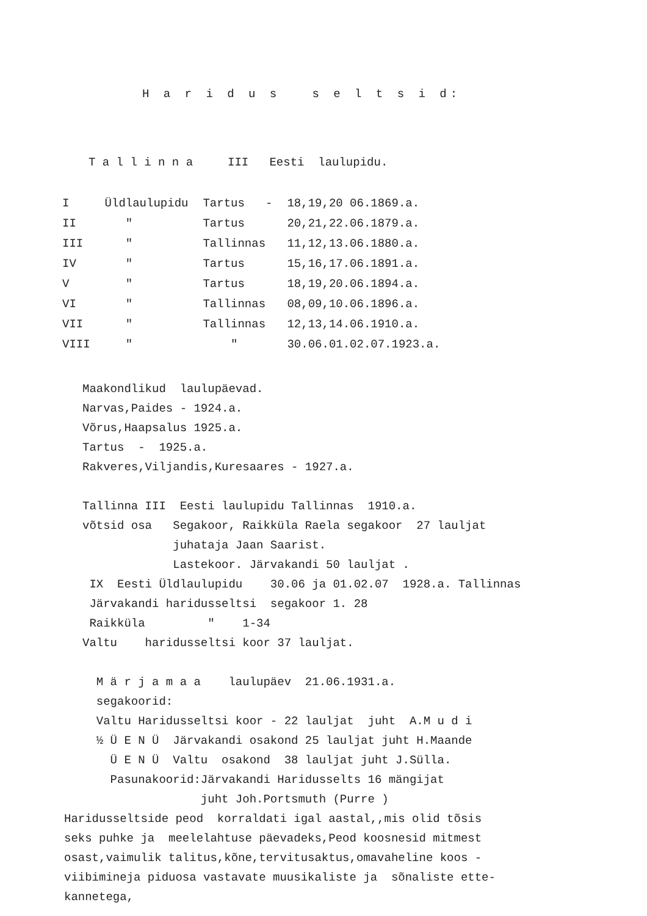H a r i d u s s e l t s i d:
T a l l i n n a III Eesti laulupidu.
| I | Üldlaulupidu | Tartus - | 18,19,20 06.1869.a. |
| II | " | Tartus | 20,21,22.06.1879.a. |
| III | " | Tallinnas | 11,12,13.06.1880.a. |
| IV | " | Tartus | 15,16,17.06.1891.a. |
| V | " | Tartus | 18,19,20.06.1894.a. |
| VI | " | Tallinnas | 08,09,10.06.1896.a. |
| VII | " | Tallinnas | 12,13,14.06.1910.a. |
| VIII | " | " | 30.06.01.02.07.1923.a. |
Maakondlikud laulupäevad.
Narvas,Paides - 1924.a.
Võrus,Haapsalus 1925.a.
Tartus - 1925.a.
Rakveres,Viljandis,Kuresaares - 1927.a.
Tallinna III Eesti laulupidu Tallinnas 1910.a.
võtsid osa Segakoor, Raikküla Raela segakoor 27 lauljat
juhataja Jaan Saarist.
Lastekoor. Järvakandi 50 lauljat .
IX Eesti Üldlaulupidu 30.06 ja 01.02.07 1928.a. Tallinnas
Järvakandi haridusseltsi segakoor 1. 28
Raikküla " 1-34
Valtu haridusseltsi koor 37 lauljat.
M ä r j a m a a laulupäev 21.06.1931.a.
segakoorid:
Valtu Haridusseltsi koor - 22 lauljat juht A.M u d i
½ Ü E N Ü Järvakandi osakond 25 lauljat juht H.Maande
Ü E N Ü Valtu osakond 38 lauljat juht J.Sülla.
Pasunakoorid:Järvakandi Haridusselts 16 mängijat
juht Joh.Portsmuth (Purre )
Haridusseltside peod korraldati igal aastal,,mis olid tõsis
seks puhke ja meelelahtuse päevadeks,Peod koosnesid mitmest
osast,vaimulik talitus,kõne,tervitusaktus,omavaheline koos -
viibimineja piduosa vastavate muusikaliste ja sõnaliste ette-
kannetega,